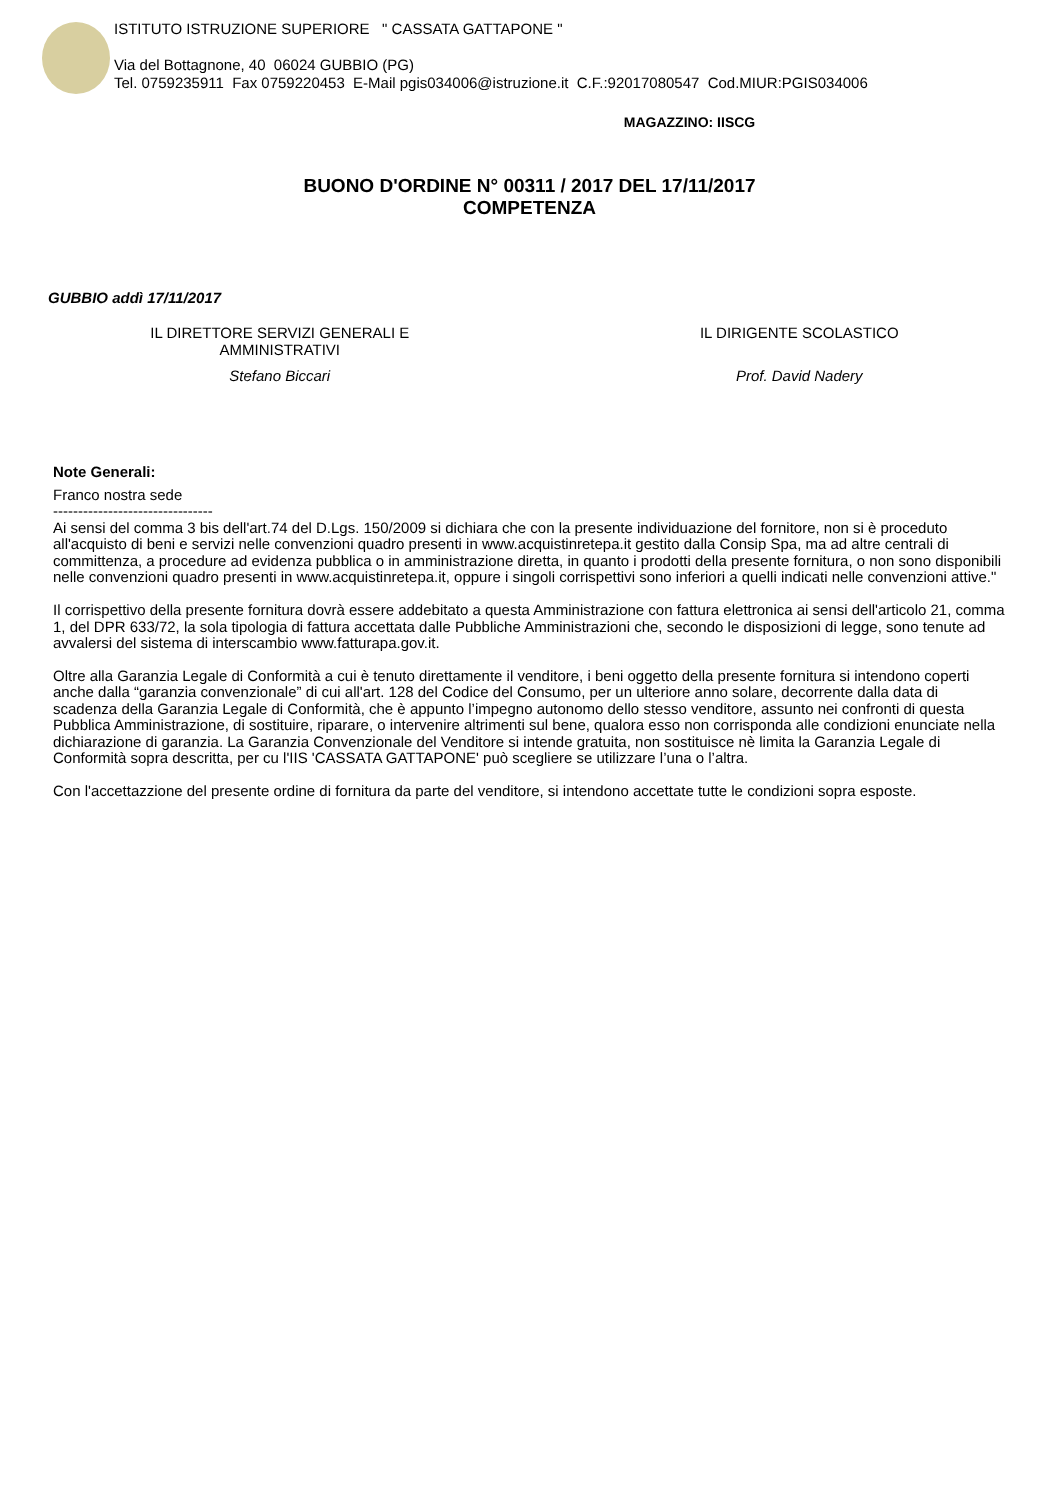ISTITUTO ISTRUZIONE SUPERIORE " CASSATA GATTAPONE "
Via del Bottagnone, 40 06024 GUBBIO (PG)
Tel. 0759235911 Fax 0759220453 E-Mail pgis034006@istruzione.it C.F.:92017080547 Cod.MIUR:PGIS034006
MAGAZZINO: IISCG
BUONO D'ORDINE N° 00311 / 2017 DEL 17/11/2017
COMPETENZA
GUBBIO addì 17/11/2017
IL DIRETTORE SERVIZI GENERALI E
AMMINISTRATIVI
Stefano Biccari
IL DIRIGENTE SCOLASTICO
Prof. David Nadery
Note Generali:
Franco nostra sede
--------------------------------
Ai sensi del comma 3 bis dell'art.74 del D.Lgs. 150/2009 si dichiara che con la presente individuazione del fornitore, non si è proceduto all'acquisto di beni e servizi nelle convenzioni quadro presenti in www.acquistinretepa.it gestito dalla Consip Spa, ma ad altre centrali di committenza, a procedure ad evidenza pubblica o in amministrazione diretta, in quanto i prodotti della presente fornitura, o non sono disponibili nelle convenzioni quadro presenti in www.acquistinretepa.it, oppure i singoli corrispettivi sono inferiori a quelli indicati nelle convenzioni attive."
Il corrispettivo della presente fornitura dovrà essere addebitato a questa Amministrazione con fattura elettronica ai sensi dell'articolo 21, comma 1, del DPR 633/72, la sola tipologia di fattura accettata dalle Pubbliche Amministrazioni che, secondo le disposizioni di legge, sono tenute ad avvalersi del sistema di interscambio www.fatturapa.gov.it.
Oltre alla Garanzia Legale di Conformità a cui è tenuto direttamente il venditore, i beni oggetto della presente fornitura si intendono coperti anche dalla “garanzia convenzionale” di cui all'art. 128 del Codice del Consumo, per un ulteriore anno solare, decorrente dalla data di scadenza della Garanzia Legale di Conformità, che è appunto l’impegno autonomo dello stesso venditore, assunto nei confronti di questa Pubblica Amministrazione, di sostituire, riparare, o intervenire altrimenti sul bene, qualora esso non corrisponda alle condizioni enunciate nella dichiarazione di garanzia. La Garanzia Convenzionale del Venditore si intende gratuita, non sostituisce nè limita la Garanzia Legale di Conformità sopra descritta, per cu l'IIS 'CASSATA GATTAPONE' può scegliere se utilizzare l’una o l’altra.
Con l'accettazzione del presente ordine di fornitura da parte del venditore, si intendono accettate tutte le condizioni sopra esposte.